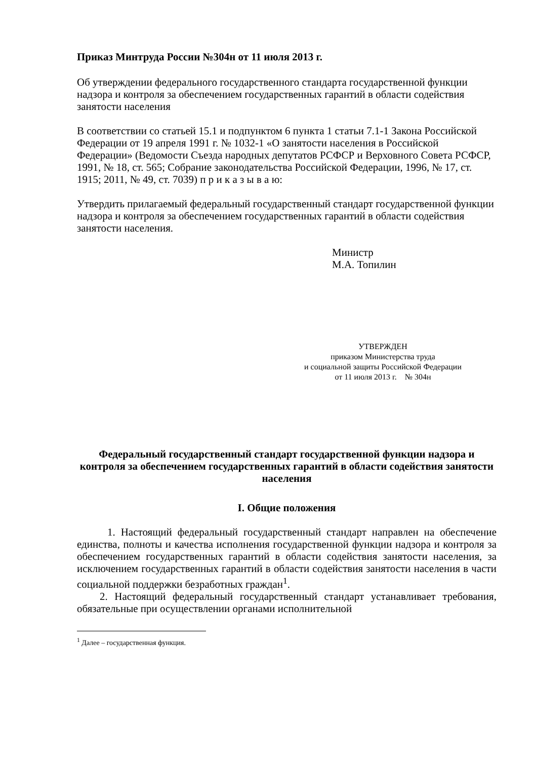Приказ Минтруда России №304н от 11 июля 2013 г.
Об утверждении федерального государственного стандарта государственной функции надзора и контроля за обеспечением государственных гарантий в области содействия занятости населения
В соответствии со статьей 15.1 и подпунктом 6 пункта 1 статьи 7.1-1 Закона Российской Федерации от 19 апреля 1991 г. № 1032-1 «О занятости населения в Российской Федерации» (Ведомости Съезда народных депутатов РСФСР и Верховного Совета РСФСР, 1991, № 18, ст. 565; Собрание законодательства Российской Федерации, 1996, № 17, ст. 1915; 2011, № 49, ст. 7039) п р и к а з ы в а ю:
Утвердить прилагаемый федеральный государственный стандарт государственной функции надзора и контроля за обеспечением государственных гарантий в области содействия занятости населения.
Министр
М.А. Топилин
УТВЕРЖДЕН
приказом Министерства труда
и социальной защиты Российской Федерации
от 11 июля 2013 г. № 304н
Федеральный государственный стандарт государственной функции надзора и контроля за обеспечением государственных гарантий в области содействия занятости населения
I. Общие положения
1. Настоящий федеральный государственный стандарт направлен на обеспечение единства, полноты и качества исполнения государственной функции надзора и контроля за обеспечением государственных гарантий в области содействия занятости населения, за исключением государственных гарантий в области содействия занятости населения в части социальной поддержки безработных граждан<sup>1</sup>.
2. Настоящий федеральный государственный стандарт устанавливает требования, обязательные при осуществлении органами исполнительной
<sup>1</sup> Далее – государственная функция.